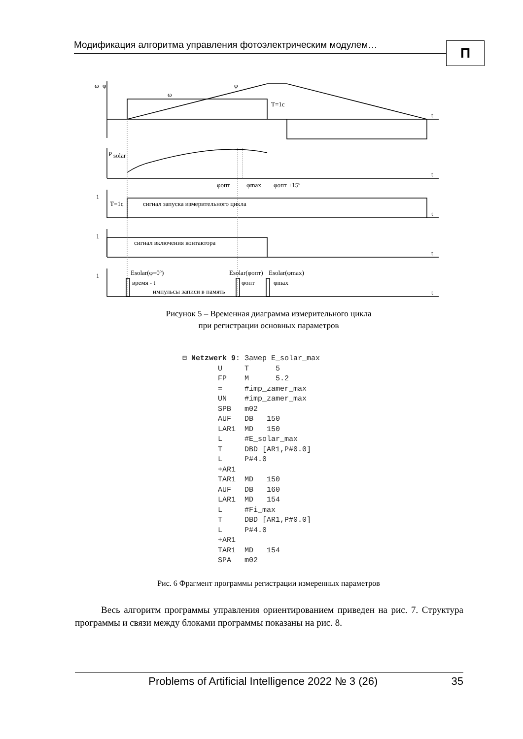Модификация алгоритма управления фотоэлектрическим модулем… П
ω
φ
ω
φ
T=1c
t
P
solar
t
φопт
φmax
φопт +15º
1
T=1c
сигнал запуска измерительного цикла
t
1
сигнал включения контактора
t
1
Esolar(φ=0º)
время - t
импульсы записи в память
Esolar(φопт)
Esolar(φmax)
φопт
φmax
t
Рисунок 5 – Временная диаграмма измерительного цикла
при регистрации основных параметров
⊟ Netzwerk 9: Замер E_solar_max U T 5 FP M 5.2 = #imp_zamer_max UN #imp_zamer_max SPB m02 AUF DB 150 LAR1 MD 150 L #E_solar_max T DBD [AR1,P#0.0] L P#4.0 +AR1 TAR1 MD 150 AUF DB 160 LAR1 MD 154 L #Fi_max T DBD [AR1,P#0.0] L P#4.0 +AR1 TAR1 MD 154 SPA m02
Рис. 6 Фрагмент программы регистрации измеренных параметров
Весь алгоритм программы управления ориентированием приведен на рис. 7. Структура программы и связи между блоками программы показаны на рис. 8.
Problems of Artificial Intelligence 2022 № 3 (26) 35